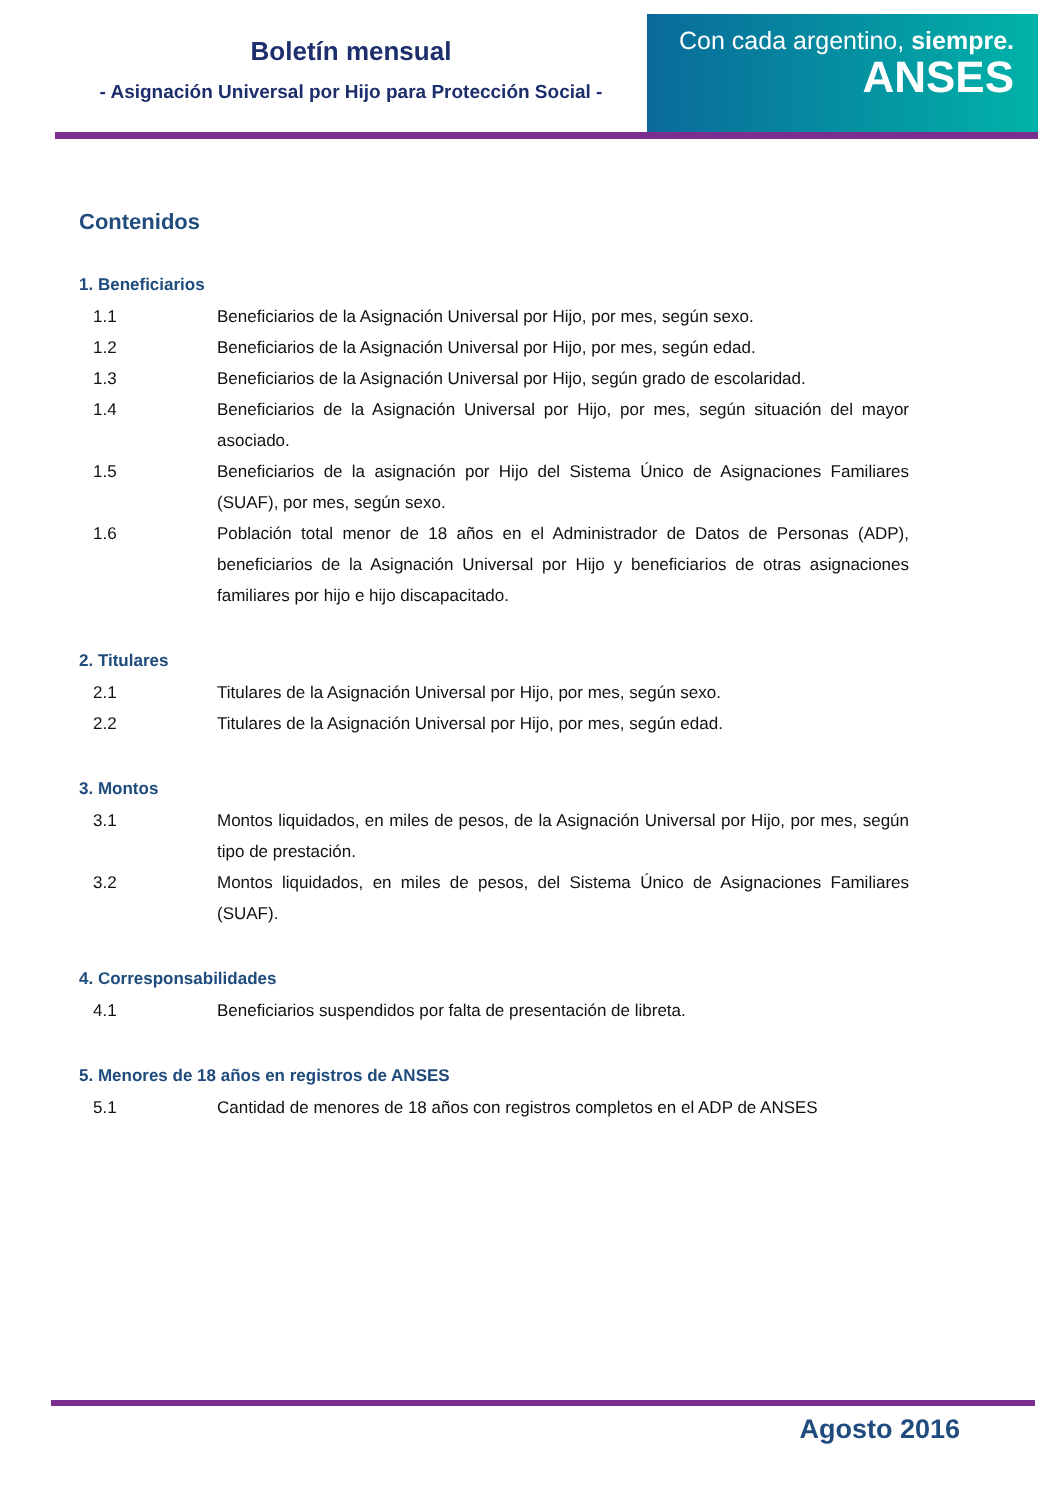Boletín mensual
- Asignación Universal por Hijo para Protección Social -
Con cada argentino, siempre.
ANSES
Contenidos
1. Beneficiarios
1.1 Beneficiarios de la Asignación Universal por Hijo, por mes, según sexo.
1.2 Beneficiarios de la Asignación Universal por Hijo, por mes, según edad.
1.3 Beneficiarios de la Asignación Universal por Hijo, según grado de escolaridad.
1.4 Beneficiarios de la Asignación Universal por Hijo, por mes, según situación del mayor asociado.
1.5 Beneficiarios de la asignación por Hijo del Sistema Único de Asignaciones Familiares (SUAF), por mes, según sexo.
1.6 Población total menor de 18 años en el Administrador de Datos de Personas (ADP), beneficiarios de la Asignación Universal por Hijo y beneficiarios de otras asignaciones familiares por hijo e hijo discapacitado.
2. Titulares
2.1 Titulares de la Asignación Universal por Hijo, por mes, según sexo.
2.2 Titulares de la Asignación Universal por Hijo, por mes, según edad.
3. Montos
3.1 Montos liquidados, en miles de pesos, de la Asignación Universal por Hijo, por mes, según tipo de prestación.
3.2 Montos liquidados, en miles de pesos, del Sistema Único de Asignaciones Familiares (SUAF).
4. Corresponsabilidades
4.1 Beneficiarios suspendidos por falta de presentación de libreta.
5. Menores de 18 años en registros de ANSES
5.1 Cantidad de menores de 18 años con registros completos en el ADP de ANSES
Agosto 2016